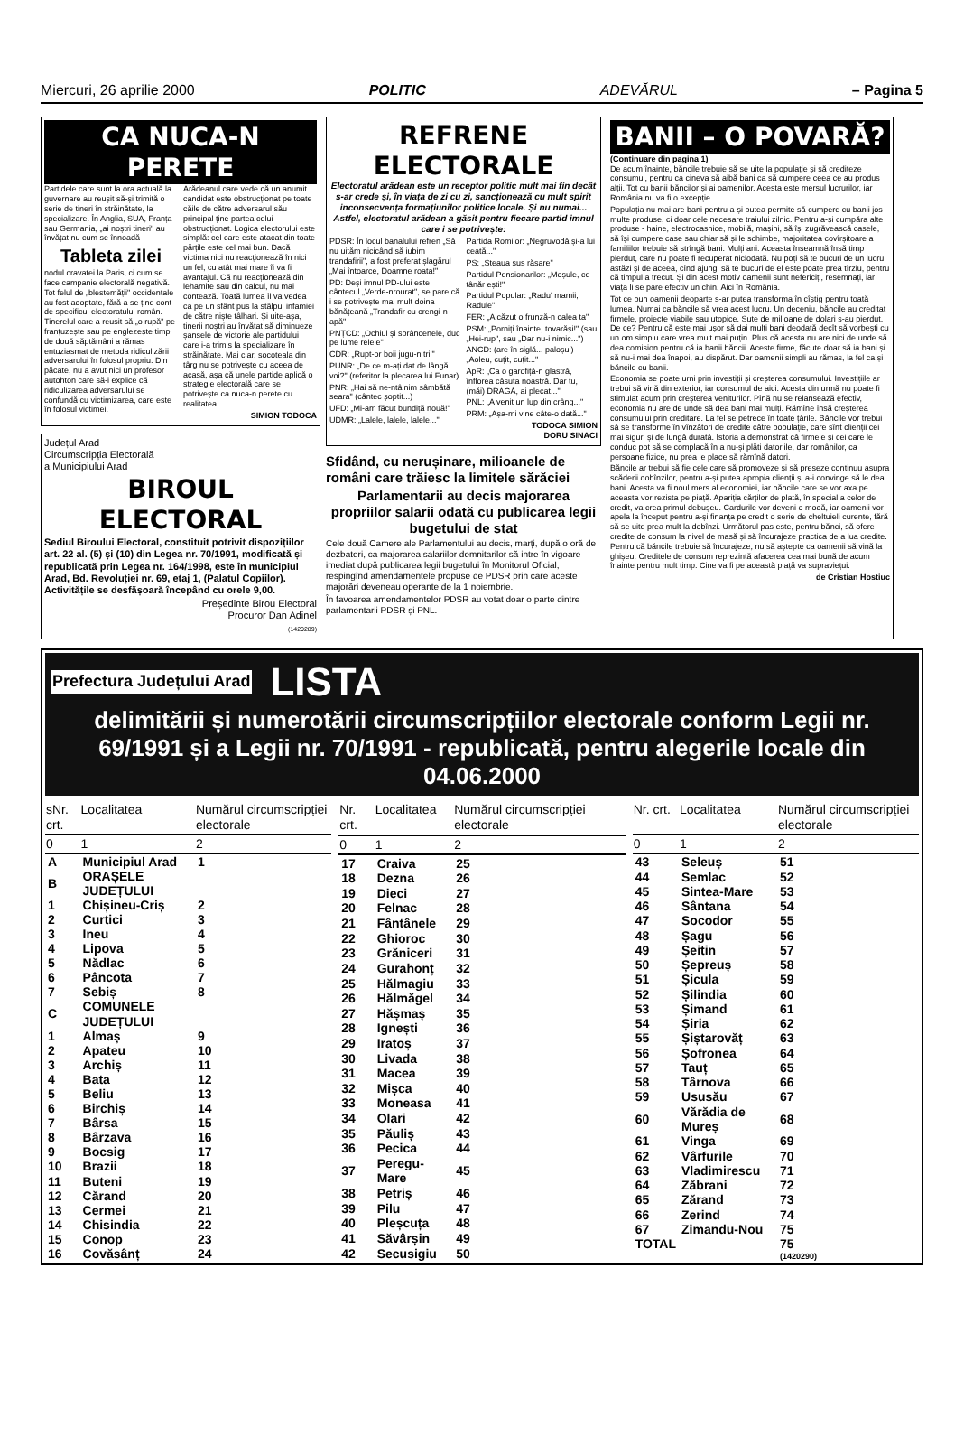Miercuri, 26 aprilie 2000 POLITIC ADEVĂRUL – Pagina 5
CA NUCA-N PERETE
Partidele care sunt la ora actuală la guvernare au reușit să-și trimită o serie de tineri în străinătate, la specializare. În Anglia, SUA, Franța sau Germania, „ai noștri tineri" au învățat nu cum se înnoadă
Tableta zilei
nodul cravatei la Paris, ci cum se face campanie electorală negativă. Tot felul de „blestemății" occidentale au fost adoptate, fără a se ține cont de specificul electoratului român. Tinerelul care a reușit să „o rupă" pe franțuzește sau pe englezește timp de două săptămâni a rămas entuziasmat de metoda ridiculizării adversarului în folosul propriu. Din păcate, nu a avut nici un profesor autohton care să-i explice că ridiculizarea adversarului se confundă cu victimizarea, care este în folosul victimei.
Arădeanul care vede că un anumit candidat este obstrucționat pe toate căile de către adversarul său principal ține partea celui obstrucționat. Logica electorului este simplă: cel care este atacat din toate părțile este cel mai bun. Dacă victima nici nu reacționează în nici un fel, cu atât mai mare îi va fi avantajul. Că nu reacționează din lehamite sau din calcul, nu mai contează. Toată lumea îl va vedea ca pe un sfânt pus la stâlpul infamiei de către niște tâlhari. Și uite-așa, tinerii noștri au învățat să diminueze șansele de victorie ale partidului care i-a trimis la specializare în străinătate. Mai clar, socoteala din târg nu se potrivește cu aceea de acasă, așa că unele partide aplică o strategie electorală care se potrivește ca nuca-n perete cu realitatea.
SIMION TODOCA
Județul Arad
Circumscripția Electorală
a Municipiului Arad
BIROUL ELECTORAL
Sediul Biroului Electoral, constituit potrivit dispozițiilor art. 22 al. (5) și (10) din Legea nr. 70/1991, modificată și republicată prin Legea nr. 164/1998, este în municipiul Arad, Bd. Revoluției nr. 69, etaj 1, (Palatul Copiilor).
Activitățile se desfășoară începând cu orele 9,00.
Președinte Birou Electoral
Procuror Dan Adinel
(1420289)
REFRENE ELECTORALE
Electoratul arădean este un receptor politic mult mai fin decât s-ar crede și, în viața de zi cu zi, sancționează cu mult spirit inconsecvența formațiunilor politice locale. Și nu numai... Astfel, electoratul arădean a găsit pentru fiecare partid imnul care i se potrivește:
PDSR: În locul banalului refren „Să nu uităm nicicând să iubim trandafirii", a fost preferat șlagărul „Mai întoarce, Doamne roata!"
PD: Deși imnul PD-ului este cântecul „Verde-nrourat", se pare că i se potrivește mai mult doina bănățeană „Trandafir cu crengi-n apă"
PNȚCD: „Ochiul și sprâncenele, duc pe lume relele"
CDR: „Rupt-or boii jugu-n trii"
PUNR: „De ce m-ați dat de lângă voi?" (referitor la plecarea lui Funar)
PNR: „Hai să ne-ntâlnim sâmbătă seara" (cântec șoptit...)
UFD: „Mi-am făcut bundiță nouă!"
UDMR: „Lalele, lalele, lalele..."
Partida Romilor: „Negruvodă și-a lui ceată..."
PS: „Steaua sus răsare"
Partidul Pensionarilor: „Moșule, ce tânăr ești!"
Partidul Popular: „Radu' mamii, Radule"
FER: „A căzut o frunză-n calea ta"
PSM: „Porniți înainte, tovarăși!" (sau „Hei-rup", sau „Dar nu-i nimic...")
ANCD: (are în siglă... paloșul) „Aoleu, cuțit, cuțit..."
ApR: „Ca o garofiță-n glastră, înflorea căsuța noastră. Dar tu, (măi) DRAGĂ, ai plecat..."
PNL: „A venit un lup din crâng..."
PRM: „Așa-mi vine câte-o dată..."
TODOCA SIMION
DORU SINACI
Sfidând, cu nerușinare, milioanele de români care trăiesc la limitele sărăciei
Parlamentarii au decis majorarea propriilor salarii odată cu publicarea legii bugetului de stat
Cele două Camere ale Parlamentului au decis, marți, după o oră de dezbateri, ca majorarea salariilor demnitarilor să intre în vigoare imediat după publicarea legii bugetului în Monitorul Oficial, respingînd amendamentele propuse de PDSR prin care aceste majorări deveneau operante de la 1 noiembrie.
În favoarea amendamentelor PDSR au votat doar o parte dintre parlamentarii PDSR și PNL.
BANII – O POVARĂ?
(Continuare din pagina 1)
De acum înainte, băncile trebuie să se uite la populație și să crediteze consumul, pentru ca cineva să aibă bani ca să cumpere ceea ce au produs alții. Tot cu banii băncilor și ai oamenilor. Acesta este mersul lucrurilor, iar România nu va fi o excepție.
Populația nu mai are bani pentru a-și putea permite să cumpere cu banii jos multe produse, ci doar cele necesare traiului zilnic. Pentru a-și cumpăra alte produse - haine, electrocasnice, mobilă, mașini, să își zugrăvească casele, să își cumpere case sau chiar să și le schimbe, majoritatea covîrșitoare a familiilor trebuie să strîngă bani. Mulți ani. Aceasta înseamnă însă timp pierdut, care nu poate fi recuperat niciodată. Nu poți să te bucuri de un lucru astăzi și de aceea, cînd ajungi să te bucuri de el este poate prea tîrziu, pentru că timpul a trecut. Și din acest motiv oamenii sunt nefericiți, resemnați, iar viața li se pare efectiv un chin. Aici în România.
Tot ce pun oamenii deoparte s-ar putea transforma în cîștig pentru toată lumea. Numai ca băncile să vrea acest lucru. Un deceniu, băncile au creditat firmele, proiecte viabile sau utopice. Sute de milioane de dolari s-au pierdut. De ce? Pentru că este mai ușor să dai mulți bani deodată decît să vorbești cu un om simplu care vrea mult mai puțin. Plus că acesta nu are nici de unde să dea comision pentru că ia banii băncii. Aceste firme, făcute doar să ia bani și să nu-i mai dea înapoi, au dispărut. Dar oamenii simpli au rămas, la fel ca și băncile cu banii.
Economia se poate urni prin investiții și creșterea consumului. Investițiile ar trebui să vină din exterior, iar consumul de aici. Acesta din urmă nu poate fi stimulat acum prin creșterea veniturilor. Pînă nu se relansează efectiv, economia nu are de unde să dea bani mai mulți. Rămîne însă creșterea consumului prin creditare. La fel se petrece în toate țările. Băncile vor trebui să se transforme în vînzători de credite către populație, care sînt clienții cei mai siguri și de lungă durată. Istoria a demonstrat că firmele și cei care le conduc pot să se complacă în a nu-și plăti datoriile, dar românilor, ca persoane fizice, nu prea le place să rămînă datori.
Băncile ar trebui să fie cele care să promoveze și să preseze continuu asupra scăderii dobînzilor, pentru a-și putea apropia clienții și a-i convinge să le dea bani. Acesta va fi noul mers al economiei, iar băncile care se vor axa pe aceasta vor rezista pe piață. Apariția cărților de plată, în special a celor de credit, va crea primul debușeu. Cardurile vor deveni o modă, iar oamenii vor apela la început pentru a-și finanța pe credit o serie de cheltuieli curente, fără să se uite prea mult la dobînzi. Următorul pas este, pentru bănci, să ofere credite de consum la nivel de masă și să încurajeze practica de a lua credite. Pentru că băncile trebuie să încurajeze, nu să aștepte ca oamenii să vină la ghișeu. Creditele de consum reprezintă afacerea cea mai bună de acum înainte pentru mult timp. Cine va fi pe această piață va supraviețui.
de Cristian Hostiuc
Prefectura Județului Arad LISTA
delimitării și numerotării circumscripțiilor electorale conform Legii nr. 69/1991 și a Legii nr. 70/1991 - republicată, pentru alegerile locale din 04.06.2000
| sNr. crt. | Localitatea | Numărul circumscripției electorale |
| --- | --- | --- |
| 0 | 1 | 2 |
| A | Municipiul Arad | 1 |
| B | ORAȘELE JUDEȚULUI | |
| 1 | Chișineu-Criș | 2 |
| 2 | Curtici | 3 |
| 3 | Ineu | 4 |
| 4 | Lipova | 5 |
| 5 | Nădlac | 6 |
| 6 | Pâncota | 7 |
| 7 | Sebiș | 8 |
| C | COMUNELE JUDEȚULUI | |
| 1 | Almaș | 9 |
| 2 | Apateu | 10 |
| 3 | Archiș | 11 |
| 4 | Bata | 12 |
| 5 | Beliu | 13 |
| 6 | Birchiș | 14 |
| 7 | Bârsa | 15 |
| 8 | Bârzava | 16 |
| 9 | Bocsig | 17 |
| 10 | Brazii | 18 |
| 11 | Buteni | 19 |
| 12 | Cărand | 20 |
| 13 | Cermei | 21 |
| 14 | Chisindia | 22 |
| 15 | Conop | 23 |
| 16 | Covăsânț | 24 |
| Nr. crt. | Localitatea | Numărul circumscripției electorale |
| --- | --- | --- |
| 0 | 1 | 2 |
| 17 | Craiva | 25 |
| 18 | Dezna | 26 |
| 19 | Dieci | 27 |
| 20 | Felnac | 28 |
| 21 | Fântânele | 29 |
| 22 | Ghioroc | 30 |
| 23 | Grăniceri | 31 |
| 24 | Gurahonț | 32 |
| 25 | Hălmagiu | 33 |
| 26 | Hălmăgel | 34 |
| 27 | Hășmaș | 35 |
| 28 | Ignești | 36 |
| 29 | Iratoș | 37 |
| 30 | Livada | 38 |
| 31 | Macea | 39 |
| 32 | Mișca | 40 |
| 33 | Moneasa | 41 |
| 34 | Olari | 42 |
| 35 | Păuliș | 43 |
| 36 | Pecica | 44 |
| 37 | Peregu-Mare | 45 |
| 38 | Petriș | 46 |
| 39 | Pilu | 47 |
| 40 | Pleșcuța | 48 |
| 41 | Săvârșin | 49 |
| 42 | Secusigiu | 50 |
| Nr. crt. | Localitatea | Numărul circumscripției electorale |
| --- | --- | --- |
| 0 | 1 | 2 |
| 43 | Seleuș | 51 |
| 44 | Semlac | 52 |
| 45 | Sintea-Mare | 53 |
| 46 | Sântana | 54 |
| 47 | Socodor | 55 |
| 48 | Șagu | 56 |
| 49 | Șeitin | 57 |
| 50 | Șepreuș | 58 |
| 51 | Șicula | 59 |
| 52 | Șilindia | 60 |
| 53 | Șimand | 61 |
| 54 | Șiria | 62 |
| 55 | Șiștarovăț | 63 |
| 56 | Șofronea | 64 |
| 57 | Tauț | 65 |
| 58 | Târnova | 66 |
| 59 | Ususău | 67 |
| 60 | Vărădia de Mureș | 68 |
| 61 | Vinga | 69 |
| 62 | Vârfurile | 70 |
| 63 | Vladimirescu | 71 |
| 64 | Zăbrani | 72 |
| 65 | Zărand | 73 |
| 66 | Zerind | 74 |
| 67 | Zimandu-Nou | 75 |
| TOTAL | | 75 |
| | | (1420290) |